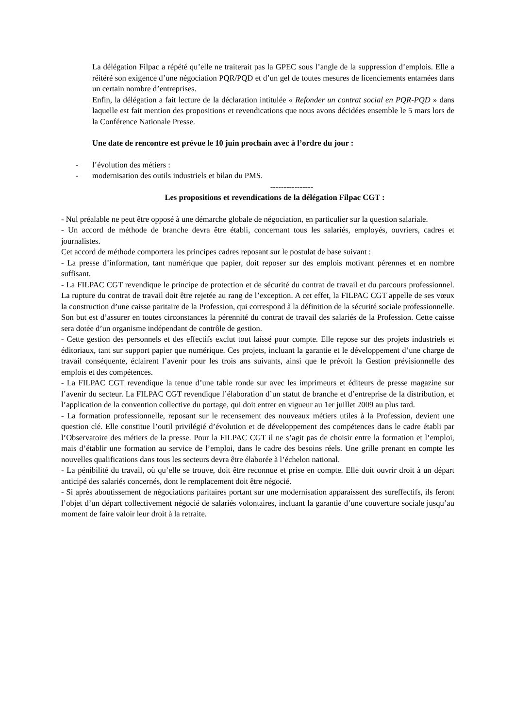La délégation Filpac a répété qu’elle ne traiterait pas la GPEC sous l’angle de la suppression d’emplois. Elle a réitéré son exigence d’une négociation PQR/PQD et d’un gel de toutes mesures de licenciements entamées dans un certain nombre d’entreprises.
Enfin, la délégation a fait lecture de la déclaration intitulée « Refonder un contrat social en PQR-PQD » dans laquelle est fait mention des propositions et revendications que nous avons décidées ensemble le 5 mars lors de la Conférence Nationale Presse.
Une date de rencontre est prévue le 10 juin prochain avec à l’ordre du jour :
- l’évolution des métiers :
- modernisation des outils industriels et bilan du PMS.
----------------
Les propositions et revendications de la délégation Filpac CGT :
- Nul préalable ne peut être opposé à une démarche globale de négociation, en particulier sur la question salariale.
- Un accord de méthode de branche devra être établi, concernant tous les salariés, employés, ouvriers, cadres et journalistes.
Cet accord de méthode comportera les principes cadres reposant sur le postulat de base suivant :
- La presse d’information, tant numérique que papier, doit reposer sur des emplois motivant pérennes et en nombre suffisant.
- La FILPAC CGT revendique le principe de protection et de sécurité du contrat de travail et du parcours professionnel. La rupture du contrat de travail doit être rejetée au rang de l’exception. A cet effet, la FILPAC CGT appelle de ses vœux la construction d’une caisse paritaire de la Profession, qui correspond à la définition de la sécurité sociale professionnelle. Son but est d’assurer en toutes circonstances la pérennité du contrat de travail des salariés de la Profession. Cette caisse sera dotée d’un organisme indépendant de contrôle de gestion.
- Cette gestion des personnels et des effectifs exclut tout laissé pour compte. Elle repose sur des projets industriels et éditoriaux, tant sur support papier que numérique. Ces projets, incluant la garantie et le développement d’une charge de travail conséquente, éclairent l’avenir pour les trois ans suivants, ainsi que le prévoit la Gestion prévisionnelle des emplois et des compétences.
- La FILPAC CGT revendique la tenue d’une table ronde sur avec les imprimeurs et éditeurs de presse magazine sur l’avenir du secteur. La FILPAC CGT revendique l’élaboration d’un statut de branche et d’entreprise de la distribution, et l’application de la convention collective du portage, qui doit entrer en vigueur au 1er juillet 2009 au plus tard.
- La formation professionnelle, reposant sur le recensement des nouveaux métiers utiles à la Profession, devient une question clé. Elle constitue l’outil privilégié d’évolution et de développement des compétences dans le cadre établi par l’Observatoire des métiers de la presse. Pour la FILPAC CGT il ne s’agit pas de choisir entre la formation et l’emploi, mais d’établir une formation au service de l’emploi, dans le cadre des besoins réels. Une grille prenant en compte les nouvelles qualifications dans tous les secteurs devra être élaborée à l’échelon national.
- La pénibilité du travail, où qu’elle se trouve, doit être reconnue et prise en compte. Elle doit ouvrir droit à un départ anticipé des salariés concernés, dont le remplacement doit être négocié.
- Si après aboutissement de négociations paritaires portant sur une modernisation apparaissent des sureffectifs, ils feront l’objet d’un départ collectivement négocié de salariés volontaires, incluant la garantie d’une couverture sociale jusqu’au moment de faire valoir leur droit à la retraite.